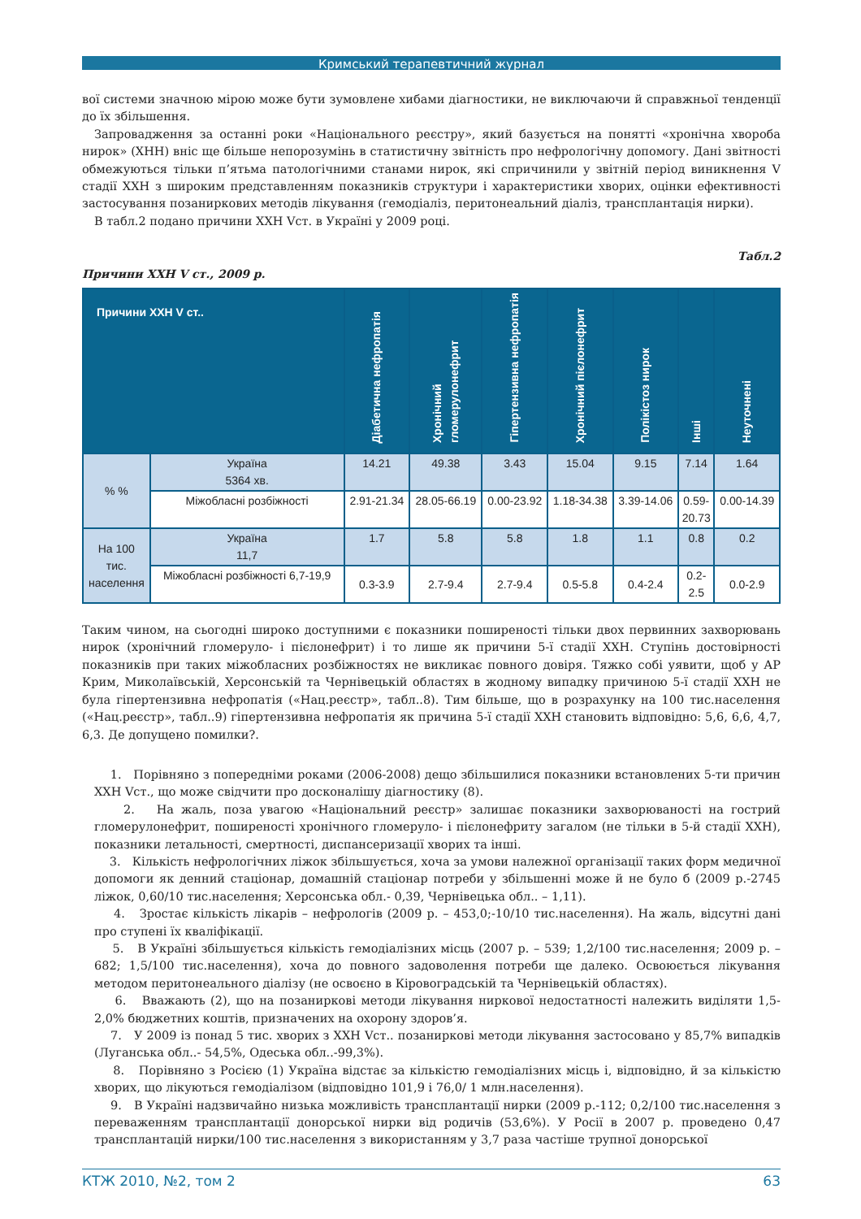Кримський терапевтичний журнал
вої системи значною мірою може бути зумовлене хибами діагностики, не виключаючи й справжньої тенденції до їх збільшення.
Запровадження за останні роки «Національного реєстру», який базується на понятті «хронічна хвороба нирок» (ХНН) вніс ще більше непорозумінь в статистичну звітність про нефрологічну допомогу. Дані звітності обмежуються тільки п’ятьма патологічними станами нирок, які спричинили у звітній період виникнення V стадії ХХН з широким представленням показників структури і характеристики хворих, оцінки ефективності застосування позаниркових методів лікування (гемодіаліз, перитонеальний діаліз, трансплантація нирки).
В табл.2 подано причини ХХН Vст. в Україні у 2009 році.
Табл.2
Причини ХХН V ст., 2009 р.
| Причини ХХН V ст.. | | Діабетична нефропатія | Хронічний гломерулонефрит | Гіпертензивна нефропатія | Хронічний пієлонефрит | Полікістоз нирок | Інші | Неуточнені |
| --- | --- | --- | --- | --- | --- | --- | --- | --- |
| % % | Україна 5364 хв. | 14.21 | 49.38 | 3.43 | 15.04 | 9.15 | 7.14 | 1.64 |
| | Міжобласні розбіжності | 2.91-21.34 | 28.05-66.19 | 0.00-23.92 | 1.18-34.38 | 3.39-14.06 | 0.59- 20.73 | 0.00-14.39 |
| На 100 тис. населення | Україна 11,7 | 1.7 | 5.8 | 5.8 | 1.8 | 1.1 | 0.8 | 0.2 |
| | Міжобласні розбіжності 6,7-19,9 | 0.3-3.9 | 2.7-9.4 | 2.7-9.4 | 0.5-5.8 | 0.4-2.4 | 0.2- 2.5 | 0.0-2.9 |
Таким чином, на сьогодні широко доступними є показники поширеності тільки двох первинних захворювань нирок (хронічний гломеруло- і пієлонефрит) і то лише як причини 5-ї стадії ХХН. Ступінь достовірності показників при таких міжобласних розбіжностях не викликає повного довіря. Тяжко собі уявити, щоб у АР Крим, Миколаївській, Херсонській та Чернівецькій областях в жодному випадку причиною 5-ї стадії ХХН не була гіпертензивна нефропатія («Нац.реєстр», табл..8). Тим більше, що в розрахунку на 100 тис.населення («Нац.реєстр», табл..9) гіпертензивна нефропатія як причина 5-ї стадії ХХН становить відповідно: 5,6, 6,6, 4,7, 6,3. Де допущено помилки?.
1. Порівняно з попередніми роками (2006-2008) дещо збільшилися показники встановлених 5-ти причин ХХН Vст., що може свідчити про досконалішу діагностику (8).
2. На жаль, поза увагою «Національний реєстр» залишає показники захворюваності на гострий гломерулонефрит, поширеності хронічного гломеруло- і пієлонефриту загалом (не тільки в 5-й стадії ХХН), показники летальності, смертності, диспансеризації хворих та інші.
3. Кількість нефрологічних ліжок збільшується, хоча за умови належної організації таких форм медичної допомоги як денний стаціонар, домашній стаціонар потреби у збільшенні може й не було б (2009 р.-2745 ліжок, 0,60/10 тис.населення; Херсонська обл.- 0,39, Чернівецька обл.. – 1,11).
4. Зростає кількість лікарів – нефрологів (2009 р. – 453,0;-10/10 тис.населення). На жаль, відсутні дані про ступені їх кваліфікації.
5. В Україні збільшується кількість гемодіалізних місць (2007 р. – 539; 1,2/100 тис.населення; 2009 р. – 682; 1,5/100 тис.населення), хоча до повного задоволення потреби ще далеко. Освоюється лікування методом перитонеального діалізу (не освоєно в Кіровоградській та Чернівецькій областях).
6. Вважають (2), що на позаниркові методи лікування ниркової недостатності належить виділяти 1,5-2,0% бюджетних коштів, призначених на охорону здоров’я.
7. У 2009 із понад 5 тис. хворих з ХХН Vст.. позаниркові методи лікування застосовано у 85,7% випадків (Луганська обл..- 54,5%, Одеська обл..-99,3%).
8. Порівняно з Росією (1) Україна відстає за кількістю гемодіалізних місць і, відповідно, й за кількістю хворих, що лікуються гемодіалізом (відповідно 101,9 і 76,0/ 1 млн.населення).
9. В Україні надзвичайно низька можливість трансплантації нирки (2009 р.-112; 0,2/100 тис.населення з переваженням трансплантації донорської нирки від родичів (53,6%). У Росії в 2007 р. проведено 0,47 трансплантацій нирки/100 тис.населення з використанням у 3,7 раза частіше трупної донорської
КТЖ 2010, №2, том 2 63